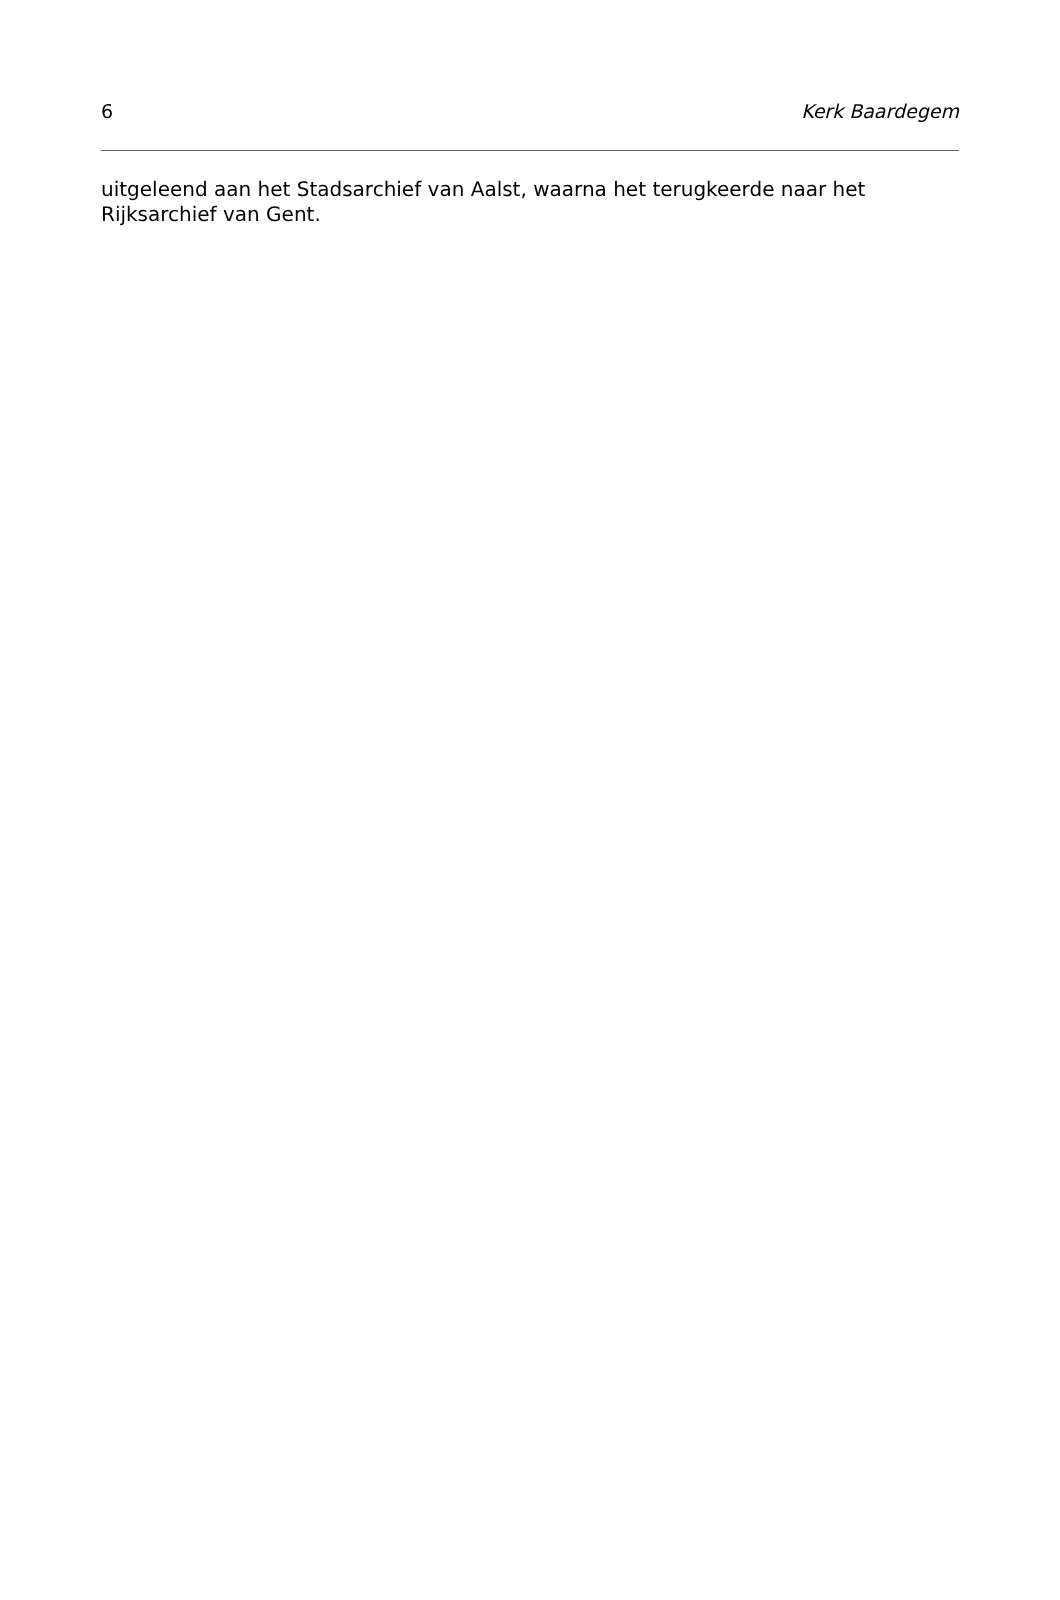6 Kerk Baardegem
uitgeleend aan het Stadsarchief van Aalst, waarna het terugkeerde naar het Rijksarchief van Gent.